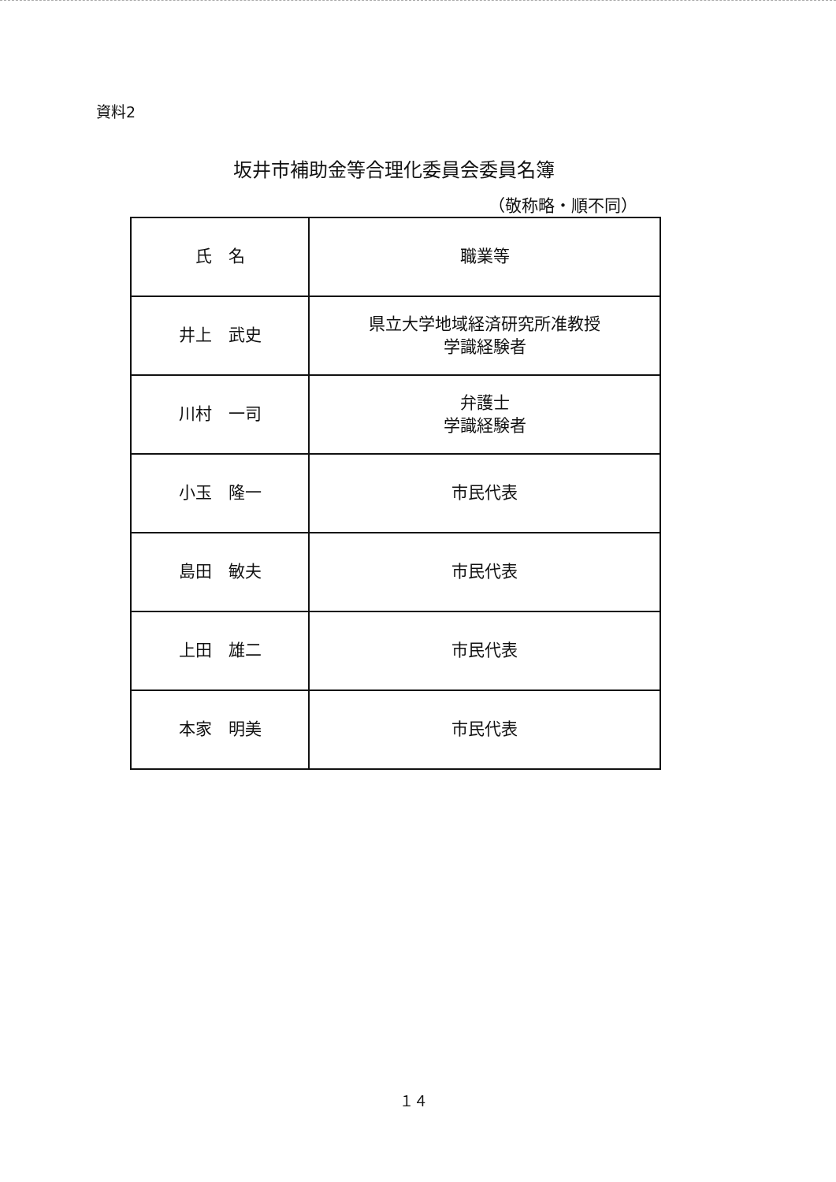資料2
坂井市補助金等合理化委員会委員名簿
（敬称略・順不同）
| 氏 名 | 職業等 |
| --- | --- |
| 井上 武史 | 県立大学地域経済研究所准教授 学識経験者 |
| 川村 一司 | 弁護士 学識経験者 |
| 小玉 隆一 | 市民代表 |
| 島田 敏夫 | 市民代表 |
| 上田 雄二 | 市民代表 |
| 本家 明美 | 市民代表 |
１４